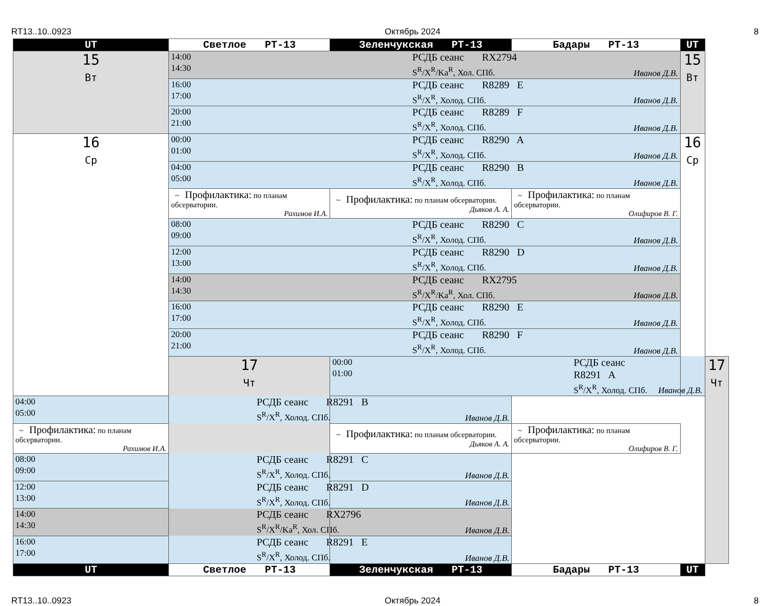RT13..10..0923 Октябрь 2024 8
| UT | Светлое РТ-13 | Зеленчукская РТ-13 | Бадары РТ-13 | UT | |
| --- | --- | --- | --- | --- | --- |
| 15 Вт | 14:00 14:30 РСДБ сеанс RX2794 S<sup>R</sup>/X<sup>R</sup>/Ka<sup>R</sup>, Хол. СПб. Иванов Д.В. | | | 15 Вт | |
| | 16:00 17:00 РСДБ сеанс R8289 E S<sup>R</sup>/X<sup>R</sup>, Холод. СПб. Иванов Д.В. | | | | |
| | 20:00 21:00 РСДБ сеанс R8289 F S<sup>R</sup>/X<sup>R</sup>, Холод. СПб. Иванов Д.В. | | | | |
| 16 Ср | 00:00 01:00 РСДБ сеанс R8290 A S<sup>R</sup>/X<sup>R</sup>, Холод. СПб. Иванов Д.В. | | | 16 Ср | |
| | 04:00 05:00 РСДБ сеанс R8290 B S<sup>R</sup>/X<sup>R</sup>, Холод. СПб. Иванов Д.В. | | | | |
| | ~ Профилактика: по планам обсерватории. Рахимов И.А. | ~ Профилактика: по планам обсерватории. Дьяков А. А. | ~ Профилактика: по планам обсерватории. Олифиров В. Г. | | |
| | 08:00 09:00 РСДБ сеанс R8290 C S<sup>R</sup>/X<sup>R</sup>, Холод. СПб. Иванов Д.В. | | | | |
| | 12:00 13:00 РСДБ сеанс R8290 D S<sup>R</sup>/X<sup>R</sup>, Холод. СПб. Иванов Д.В. | | | | |
| | 14:00 14:30 РСДБ сеанс RX2795 S<sup>R</sup>/X<sup>R</sup>/Ka<sup>R</sup>, Хол. СПб. Иванов Д.В. | | | | |
| | 16:00 17:00 РСДБ сеанс R8290 E S<sup>R</sup>/X<sup>R</sup>, Холод. СПб. Иванов Д.В. | | | | |
| | 20:00 21:00 РСДБ сеанс R8290 F S<sup>R</sup>/X<sup>R</sup>, Холод. СПб. Иванов Д.В. | | | | |
| | 17 Чт | 00:00 01:00 РСДБ сеанс R8291 A S<sup>R</sup>/X<sup>R</sup>, Холод. СПб. Иванов Д.В. | | | 17 Чт |
| 04:00 05:00 РСДБ сеанс R8291 B S<sup>R</sup>/X<sup>R</sup>, Холод. СПб. Иванов Д.В. | | | | | |
| ~ Профилактика: по планам обсерватории. Рахимов И.А. | | ~ Профилактика: по планам обсерватории. Дьяков А. А. | ~ Профилактика: по планам обсерватории. Олифиров В. Г. | | |
| 08:00 09:00 РСДБ сеанс R8291 C S<sup>R</sup>/X<sup>R</sup>, Холод. СПб. Иванов Д.В. | | | | | |
| 12:00 13:00 РСДБ сеанс R8291 D S<sup>R</sup>/X<sup>R</sup>, Холод. СПб. Иванов Д.В. | | | | | |
| 14:00 14:30 РСДБ сеанс RX2796 S<sup>R</sup>/X<sup>R</sup>/Ka<sup>R</sup>, Хол. СПб. Иванов Д.В. | | | | | |
| 16:00 17:00 РСДБ сеанс R8291 E S<sup>R</sup>/X<sup>R</sup>, Холод. СПб. Иванов Д.В. | | | | | |
| UT | Светлое РТ-13 | Зеленчукская РТ-13 | Бадары РТ-13 | UT | |
RT13..10..0923 Октябрь 2024 8